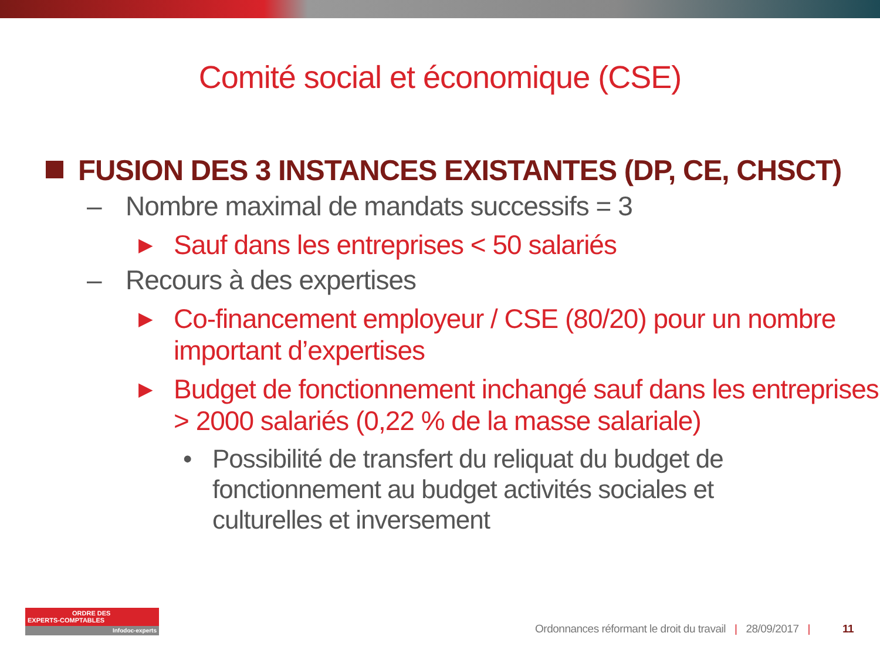Comité social et économique (CSE)
FUSION DES 3 INSTANCES EXISTANTES (DP, CE, CHSCT)
– Nombre maximal de mandats successifs = 3
▶ Sauf dans les entreprises < 50 salariés
– Recours à des expertises
▶ Co-financement employeur / CSE (80/20) pour un nombre important d’expertises
▶ Budget de fonctionnement inchangé sauf dans les entreprises > 2000 salariés (0,22 % de la masse salariale)
• Possibilité de transfert du reliquat du budget de fonctionnement au budget activités sociales et culturelles et inversement
ORDRE DES
EXPERTS-COMPTABLES
Infodoc-experts
Ordonnances réformant le droit du travail | 28/09/2017 | 11